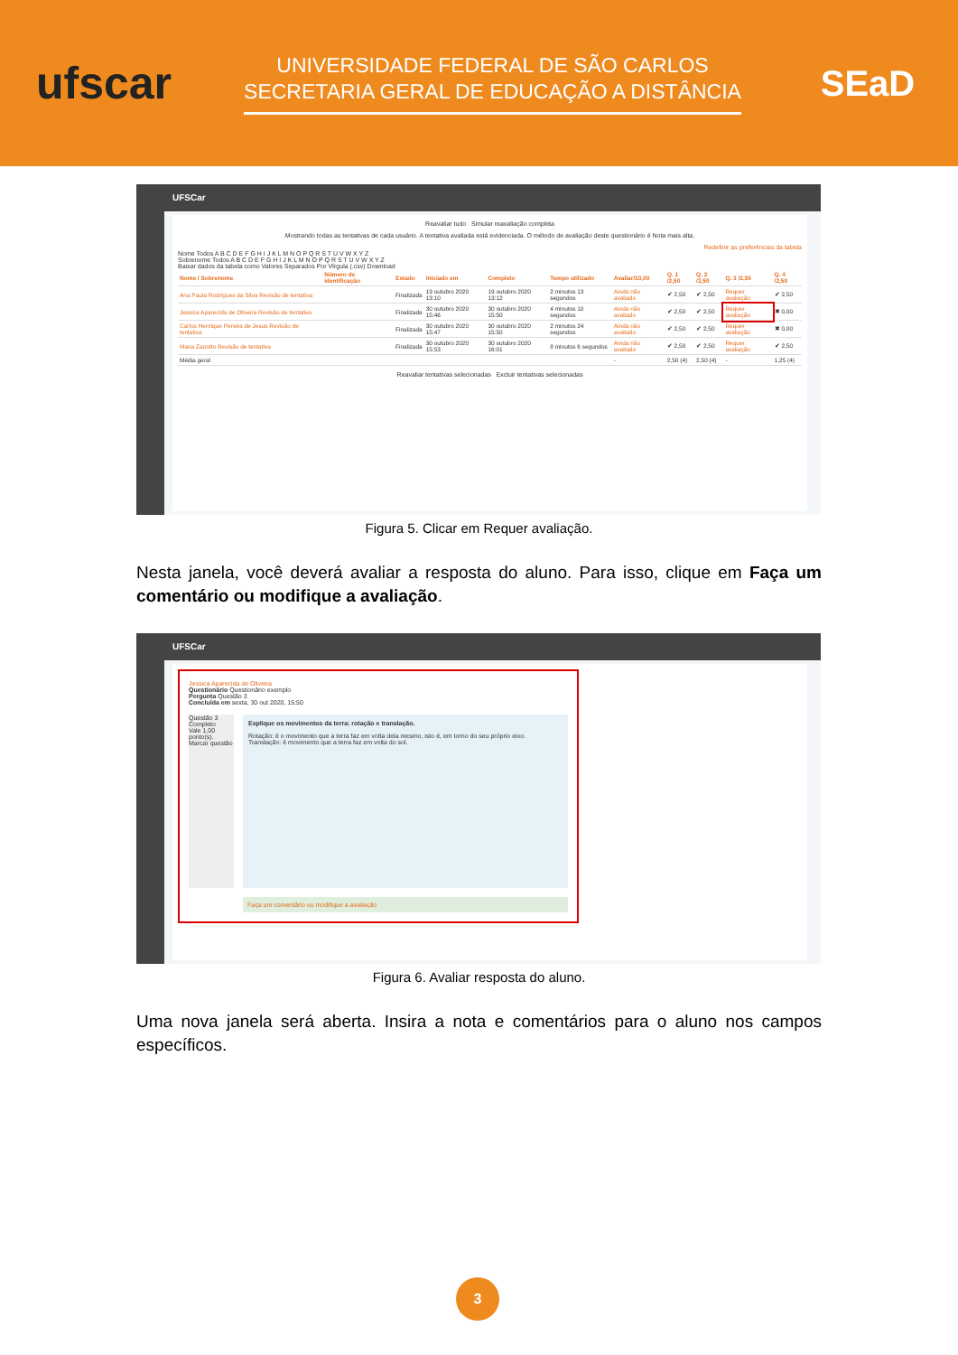ufscar
UNIVERSIDADE FEDERAL DE SÃO CARLOS
SECRETARIA GERAL DE EDUCAÇÃO A DISTÂNCIA
SEaD
UFSCar
Reavaliar tudo Simular reavaliação completa
Mostrando todas as tentativas de cada usuário. A tentativa avaliada está evidenciada. O método de avaliação deste questionário é Nota mais alta.
Redefinir as preferências da tabela
Nome Todos A B C D E F G H I J K L M N O P Q R S T U V W X Y Z
Sobrenome Todos A B C D E F G H I J K L M N O P Q R S T U V W X Y Z
Baixar dados da tabela como Valores Separados Por Vírgula (.csv) Download
| Nome / Sobrenome | Número de identificação | Estado | Iniciado em | Completo | Tempo utilizado | Avaliar/10,00 | Q. 1 /2,50 | Q. 2 /2,50 | Q. 3 /2,50 | Q. 4 /2,50 |
| --- | --- | --- | --- | --- | --- | --- | --- | --- | --- | --- |
| Ana Paula Rodrigues da Silva Revisão de tentativa | | Finalizada | 19 outubro 2020 13:10 | 19 outubro 2020 13:12 | 2 minutos 13 segundos | Ainda não avaliado | ✔ 2,50 | ✔ 2,50 | Requer avaliação | ✔ 2,50 |
| Jessica Aparecida de Oliveira Revisão de tentativa | | Finalizada | 30 outubro 2020 15:46 | 30 outubro 2020 15:50 | 4 minutos 10 segundos | Ainda não avaliado | ✔ 2,50 | ✔ 2,50 | Requer avaliação | ✖ 0,00 |
| Carlos Henrique Pereira de Jesus Revisão de tentativa | | Finalizada | 30 outubro 2020 15:47 | 30 outubro 2020 15:50 | 2 minutos 24 segundos | Ainda não avaliado | ✔ 2,50 | ✔ 2,50 | Requer avaliação | ✖ 0,00 |
| Maria Zanotto Revisão de tentativa | | Finalizada | 30 outubro 2020 15:53 | 30 outubro 2020 16:01 | 8 minutos 6 segundos | Ainda não avaliado | ✔ 2,50 | ✔ 2,50 | Requer avaliação | ✔ 2,50 |
| Média geral | | | | | | - | 2,50 (4) | 2,50 (4) | - | 1,25 (4) |
Reavaliar tentativas selecionadas Excluir tentativas selecionadas
Figura 5. Clicar em Requer avaliação.
Nesta janela, você deverá avaliar a resposta do aluno. Para isso, clique em Faça um comentário ou modifique a avaliação.
UFSCar
Jessica Aparecida de Oliveira
Questionário Questionário exemplo
Pergunta Questão 3
Concluída em sexta, 30 out 2020, 15:50
Questão 3
Completo
Vale 1,00 ponto(s).
Marcar questão
Explique os movimentos da terra: rotação e translação.
Rotação: é o movimento que a terra faz em volta dela mesmo, isto é, em torno do seu próprio eixo.
Translação: é movimento que a terra faz em volta do sol.
Faça um comentário ou modifique a avaliação
Figura 6. Avaliar resposta do aluno.
Uma nova janela será aberta. Insira a nota e comentários para o aluno nos campos específicos.
3